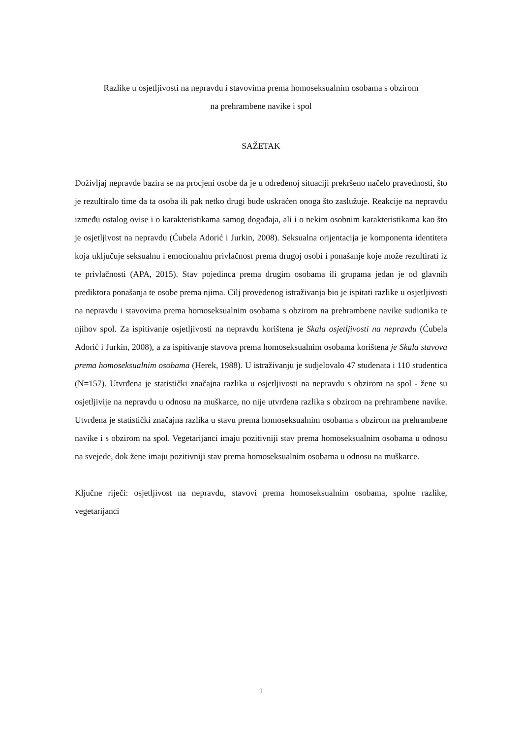Razlike u osjetljivosti na nepravdu i stavovima prema homoseksualnim osobama s obzirom
na prehrambene navike i spol
SAŽETAK
Doživljaj nepravde bazira se na procjeni osobe da je u određenoj situaciji prekršeno načelo pravednosti, što je rezultiralo time da ta osoba ili pak netko drugi bude uskraćen onoga što zaslužuje. Reakcije na nepravdu između ostalog ovise i o karakteristikama samog događaja, ali i o nekim osobnim karakteristikama kao što je osjetljivost na nepravdu (Ćubela Adorić i Jurkin, 2008). Seksualna orijentacija je komponenta identiteta koja uključuje seksualnu i emocionalnu privlačnost prema drugoj osobi i ponašanje koje može rezultirati iz te privlačnosti (APA, 2015). Stav pojedinca prema drugim osobama ili grupama jedan je od glavnih prediktora ponašanja te osobe prema njima. Cilj provedenog istraživanja bio je ispitati razlike u osjetljivosti na nepravdu i stavovima prema homoseksualnim osobama s obzirom na prehrambene navike sudionika te njihov spol. Za ispitivanje osjetljivosti na nepravdu korištena je Skala osjetljivosti na nepravdu (Ćubela Adorić i Jurkin, 2008), a za ispitivanje stavova prema homoseksualnim osobama korištena je Skala stavova prema homoseksualnim osobama (Herek, 1988). U istraživanju je sudjelovalo 47 studenata i 110 studentica (N=157). Utvrđena je statistički značajna razlika u osjetljivosti na nepravdu s obzirom na spol - žene su osjetljivije na nepravdu u odnosu na muškarce, no nije utvrđena razlika s obzirom na prehrambene navike. Utvrđena je statistički značajna razlika u stavu prema homoseksualnim osobama s obzirom na prehrambene navike i s obzirom na spol. Vegetarijanci imaju pozitivniji stav prema homoseksualnim osobama u odnosu na svejede, dok žene imaju pozitivniji stav prema homoseksualnim osobama u odnosu na muškarce.
Ključne riječi: osjetljivost na nepravdu, stavovi prema homoseksualnim osobama, spolne razlike, vegetarijanci
1